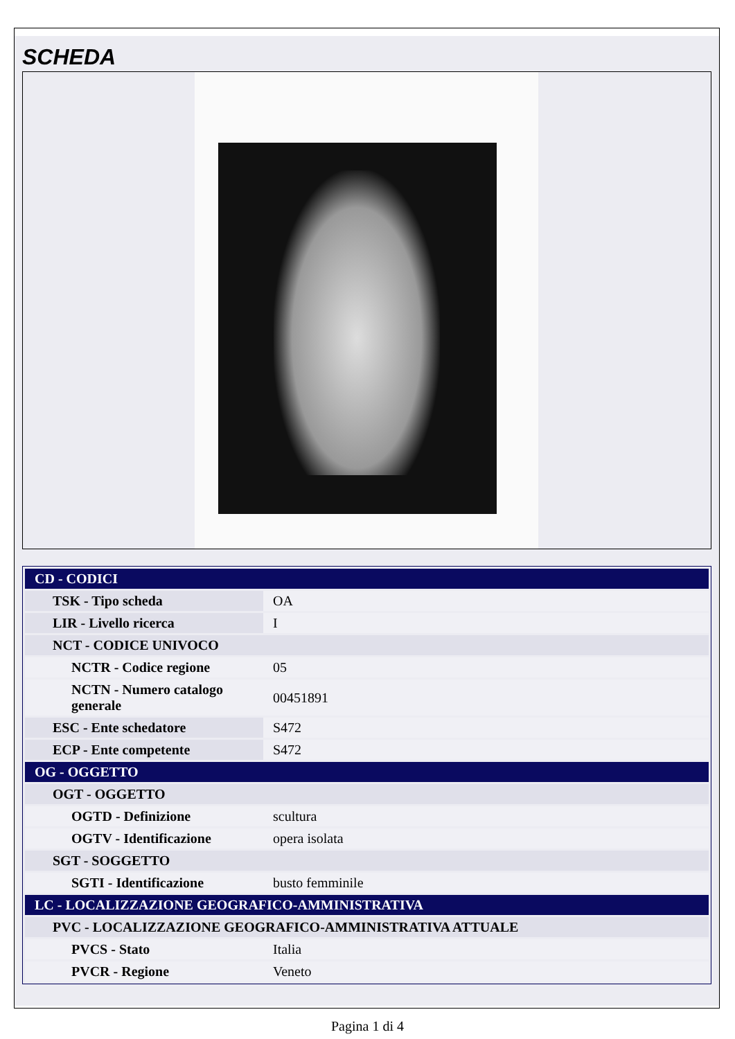SCHEDA
| CD - CODICI | |
| TSK - Tipo scheda | OA |
| LIR - Livello ricerca | I |
| NCT - CODICE UNIVOCO | |
| NCTR - Codice regione | 05 |
| NCTN - Numero catalogo generale | 00451891 |
| ESC - Ente schedatore | S472 |
| ECP - Ente competente | S472 |
| OG - OGGETTO | |
| OGT - OGGETTO | |
| OGTD - Definizione | scultura |
| OGTV - Identificazione | opera isolata |
| SGT - SOGGETTO | |
| SGTI - Identificazione | busto femminile |
| LC - LOCALIZZAZIONE GEOGRAFICO-AMMINISTRATIVA | |
| PVC - LOCALIZZAZIONE GEOGRAFICO-AMMINISTRATIVA ATTUALE | |
| PVCS - Stato | Italia |
| PVCR - Regione | Veneto |
Pagina 1 di 4